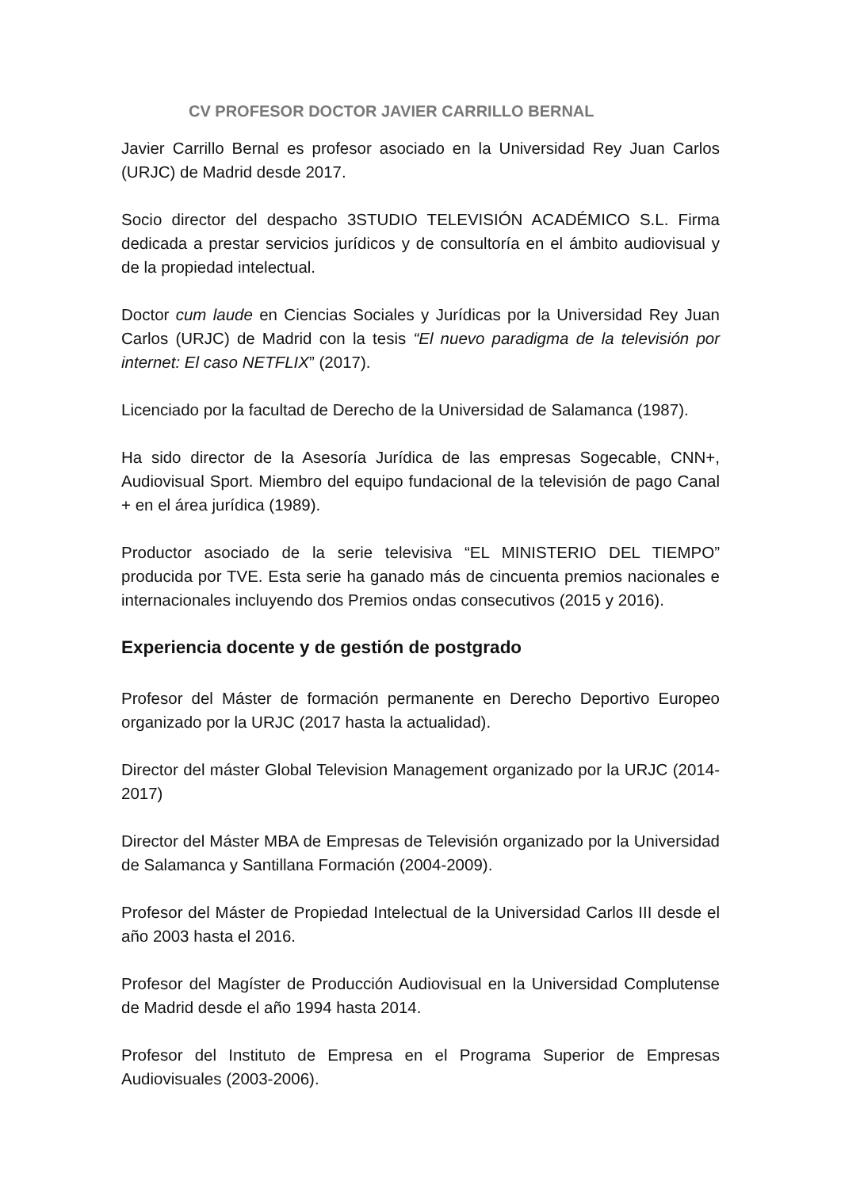CV PROFESOR DOCTOR JAVIER CARRILLO BERNAL
Javier Carrillo Bernal es profesor asociado en la Universidad Rey Juan Carlos (URJC) de Madrid desde 2017.
Socio director del despacho 3STUDIO TELEVISIÓN ACADÉMICO S.L. Firma dedicada a prestar servicios jurídicos y de consultoría en el ámbito audiovisual y de la propiedad intelectual.
Doctor cum laude en Ciencias Sociales y Jurídicas por la Universidad Rey Juan Carlos (URJC) de Madrid con la tesis “El nuevo paradigma de la televisión por internet: El caso NETFLIX” (2017).
Licenciado por la facultad de Derecho de la Universidad de Salamanca (1987).
Ha sido director de la Asesoría Jurídica de las empresas Sogecable, CNN+, Audiovisual Sport. Miembro del equipo fundacional de la televisión de pago Canal + en el área jurídica (1989).
Productor asociado de la serie televisiva “EL MINISTERIO DEL TIEMPO” producida por TVE. Esta serie ha ganado más de cincuenta premios nacionales e internacionales incluyendo dos Premios ondas consecutivos (2015 y 2016).
Experiencia docente y de gestión de postgrado
Profesor del Máster de formación permanente en Derecho Deportivo Europeo organizado por la URJC (2017 hasta la actualidad).
Director del máster Global Television Management organizado por la URJC (2014-2017)
Director del Máster MBA de Empresas de Televisión organizado por la Universidad de Salamanca y Santillana Formación (2004-2009).
Profesor del Máster de Propiedad Intelectual de la Universidad Carlos III desde el año 2003 hasta el 2016.
Profesor del Magíster de Producción Audiovisual en la Universidad Complutense de Madrid desde el año 1994 hasta 2014.
Profesor del Instituto de Empresa en el Programa Superior de Empresas Audiovisuales (2003-2006).